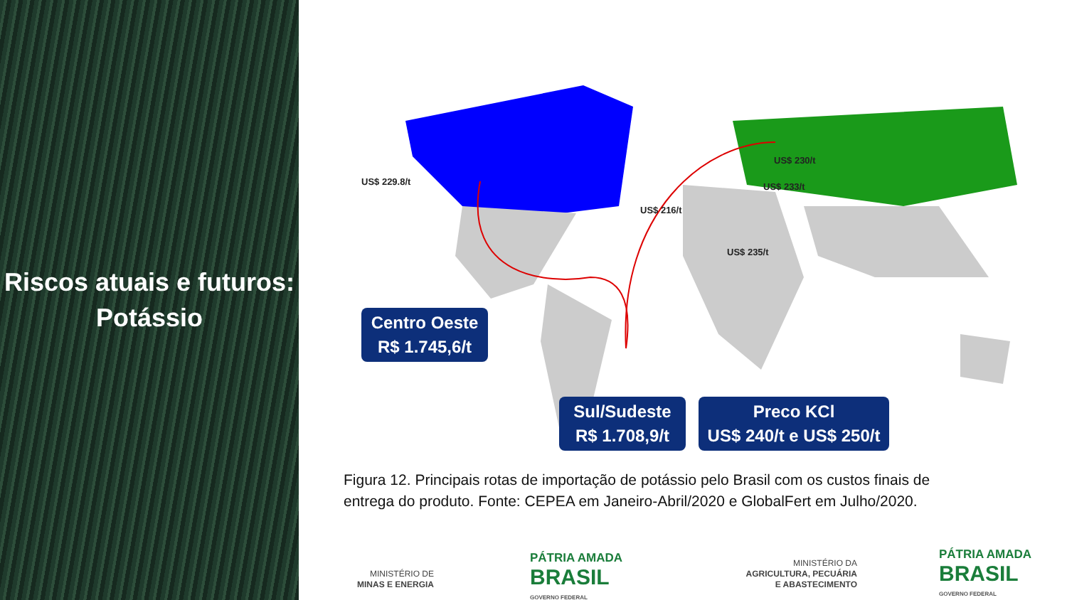Riscos atuais e futuros:
Potássio
US$ 229.8/t
US$ 230/t
US$ 233/t
US$ 216/t
US$ 235/t
Centro Oeste
R$ 1.745,6/t
Sul/Sudeste
R$ 1.708,9/t
Preco KCl
US$ 240/t e US$ 250/t
Figura 12. Principais rotas de importação de potássio pelo Brasil com os custos finais de entrega do produto. Fonte: CEPEA em Janeiro-Abril/2020 e GlobalFert em Julho/2020.
MINISTÉRIO DE
MINAS E ENERGIA
PÁTRIA AMADA
BRASIL
GOVERNO FEDERAL
MINISTÉRIO DA
AGRICULTURA, PECUÁRIA
E ABASTECIMENTO
PÁTRIA AMADA
BRASIL
GOVERNO FEDERAL